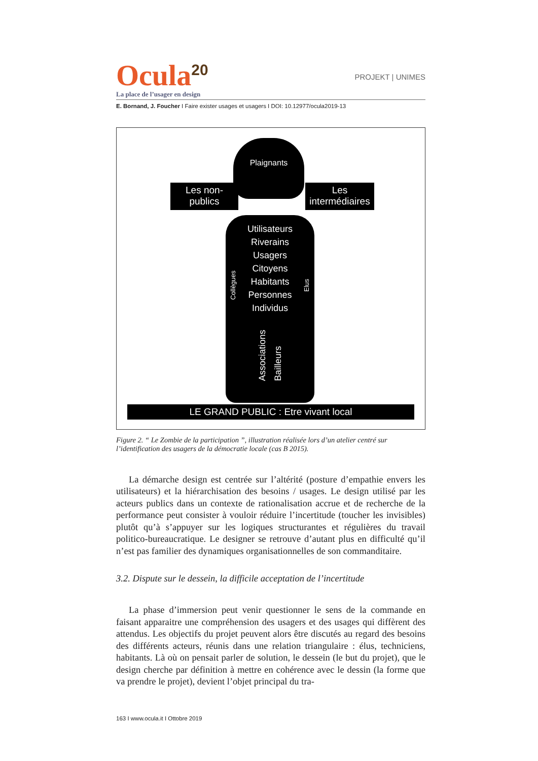Ocula<sup>20</sup>
PROJEKT | UNIMES
La place de l’usager en design
E. Bornand, J. Foucher I Faire exister usages et usagers I DOI: 10.12977/ocula2019-13
Plaignants
Les non-
publics
Les
intermédiaires
Utilisateurs
Riverains
Usagers
Citoyens
Habitants
Personnes
Individus
Associations Bailleurs
Collègues
Elus
LE GRAND PUBLIC : Etre vivant local
Figure 2. “ Le Zombie de la participation ”, illustration réalisée lors d’un atelier centré sur l’identification des usagers de la démocratie locale (cas B 2015).
La démarche design est centrée sur l’altérité (posture d’empathie envers les utilisateurs) et la hiérarchisation des besoins / usages. Le design utilisé par les acteurs publics dans un contexte de rationalisation accrue et de recherche de la performance peut consister à vouloir réduire l’incertitude (toucher les invisibles) plutôt qu’à s’appuyer sur les logiques structurantes et régulières du travail politico-bureaucratique. Le designer se retrouve d’autant plus en difficulté qu’il n’est pas familier des dynamiques organisationnelles de son commanditaire.
3.2. Dispute sur le dessein, la difficile acceptation de l’incertitude
La phase d’immersion peut venir questionner le sens de la commande en faisant apparaitre une compréhension des usagers et des usages qui diffèrent des attendus. Les objectifs du projet peuvent alors être discutés au regard des besoins des différents acteurs, réunis dans une relation triangulaire : élus, techniciens, habitants. Là où on pensait parler de solution, le dessein (le but du projet), que le design cherche par définition à mettre en cohérence avec le dessin (la forme que va prendre le projet), devient l’objet principal du tra-
163 I www.ocula.it I Ottobre 2019